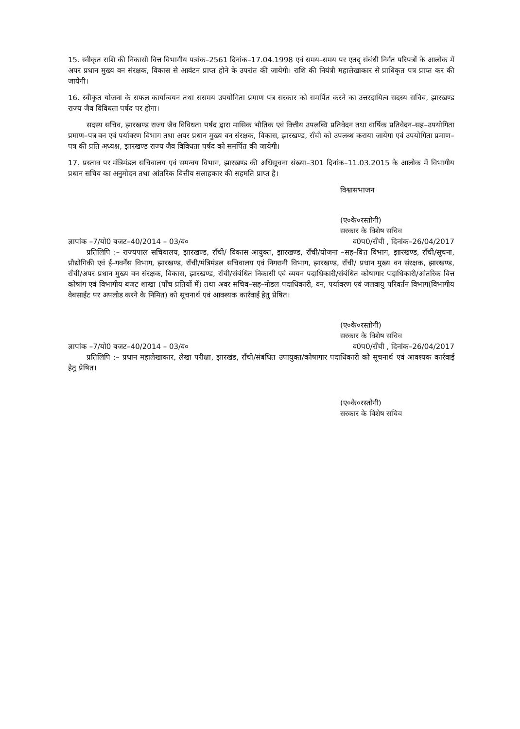15. स्वीकृत राशि की निकासी वित्त विभागीय पत्रांक–2561 दिनांक–17.04.1998 एवं समय–समय पर एतद् संबंधी निर्गत परिपत्रों के आलोक में अपर प्रधान मुख्य वन संरक्षक, विकास से आवंटन प्राप्त होने के उपरांत की जायेगी। राशि की नियंत्री महालेखाकार से प्राधिकृत पत्र प्राप्त कर की जायेगी।
16. स्वीकृत योजना के सफल कार्यान्वयन तथा ससमय उपयोगिता प्रमाण पत्र सरकार को समर्पित करने का उत्तरदायित्व सदस्य सचिव, झारखण्ड राज्य जैव विविधता पर्षद पर होगा।
सदस्य सचिव, झारखण्ड राज्य जैव विविधता पर्षद द्वारा मासिक भौतिक एवं वित्तीय उपलब्धि प्रतिवेदन तथा वार्षिक प्रतिवेदन–सह–उपयोगिता प्रमाण–पत्र वन एवं पर्यावरण विभाग तथा अपर प्रधान मुख्य वन संरक्षक, विकास, झारखण्ड, राँची को उपलब्ध कराया जायेगा एवं उपयोगिता प्रमाण–पत्र की प्रति अध्यक्ष, झारखण्ड राज्य जैव विविधता पर्षद को समर्पित की जायेगी।
17. प्रस्ताव पर मंत्रिमंडल सचिवालय एवं समन्वय विभाग, झारखण्ड की अधिसूचना संख्या–301 दिनांक–11.03.2015 के आलोक में विभागीय प्रधान सचिव का अनुमोदन तथा आंतरिक वित्तीय सलाहकार की सहमति प्राप्त है।
विश्वासभाजन
(ए०के०रस्तोगी)
सरकार के विशेष सचिव
ज्ञापांक –7/यो0 बजट–40/2014 – 03/व० व0प0/राँची , दिनांक–26/04/2017
प्रतिलिपि :– राज्यपाल सचिवालय, झारखण्ड, राँची/ विकास आयुक्त, झारखण्ड, राँची/योजना –सह–वित्त विभाग, झारखण्ड, राँची/सूचना, प्रौद्योगिकी एवं ई–गवर्नेंस विभाग, झारखण्ड, राँची/मंत्रिमंडल सचिवालय एवं निगरानी विभाग, झारखण्ड, राँची/ प्रधान मुख्य वन संरक्षक, झारखण्ड, राँची/अपर प्रधान मुख्य वन संरक्षक, विकास, झारखण्ड, राँची/संबंधित निकासी एवं व्ययन पदाधिकारी/संबंधित कोषागार पदाधिकारी/आंतरिक वित्त कोषांग एवं विभागीय बजट शाखा (पाँच प्रतियों में) तथा अवर सचिव–सह–नोडल पदाधिकारी, वन, पर्यावरण एवं जलवायु परिवर्तन विभाग(विभागीय वेबसाईट पर अपलोड करने के निमित) को सूचनार्थ एवं आवश्यक कार्रवाई हेतु प्रेषित।
(ए०के०रस्तोगी)
सरकार के विशेष सचिव
ज्ञापांक –7/यो0 बजट–40/2014 – 03/व० व0प0/राँची , दिनांक–26/04/2017
प्रतिलिपि :– प्रधान महालेखाकार, लेखा परीक्षा, झारखंड, राँची/संबंधित उपायुक्त/कोषागार पदाधिकारी को सूचनार्थ एवं आवश्यक कार्रवाई हेतु प्रेषित।
(ए०के०रस्तोगी)
सरकार के विशेष सचिव